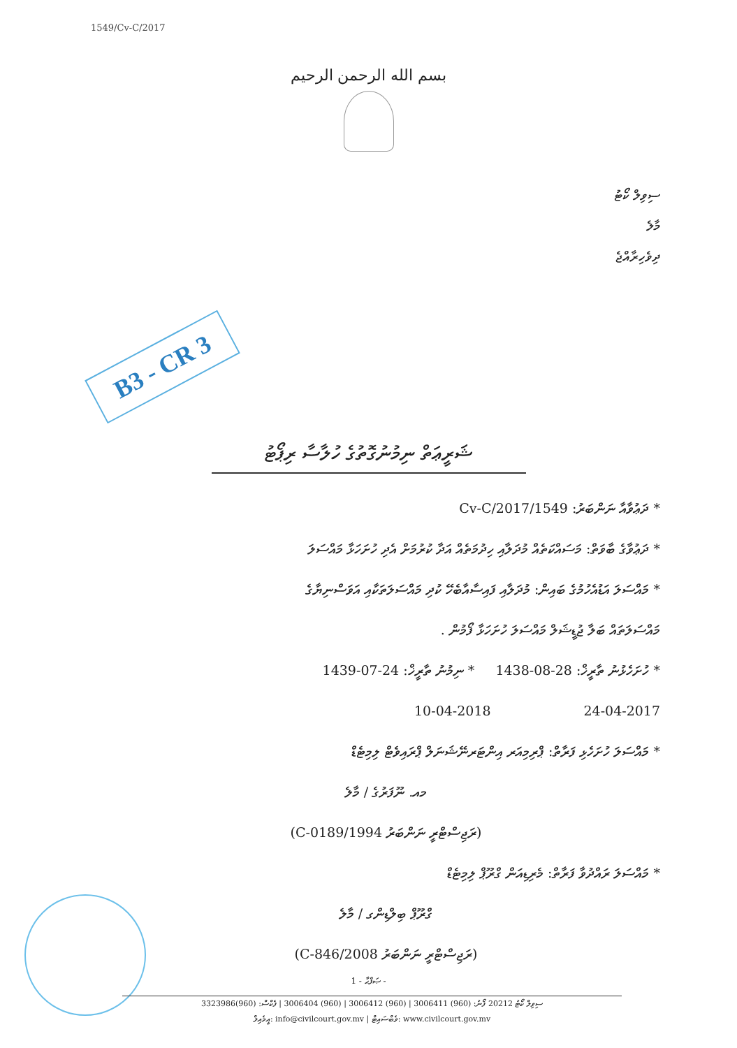1549/Cv-C/2017
بسم الله الرحمن الرحيم
ސިވިލް ކޯޓު
މާލެ
ދިވެހިރާއްޖެ
B3 - CR 3
ޝަރީޢަތް ނިމުނުގޮތުގެ ހުލާސާ ރިޕޯޓު
* ދަޢުވާއާ ނަންބަރު: 1549/Cv-C/2017
* ދަޢުވާގެ ބާވަތް: މަސައްކަތެއް މުދަލާއި ހިދުމަތެއް އަދާ ކުރުމަށް އެދި ހުށަހަޅާ މައްސަލަ
* މައްސަލަ އަޑުއެހުމުގެ ބައިން: މުދަލާއި ފައިސާއާބެހޭ ކުދި މައްސަލަތަކާއި އަވަސްނިޔާގެ
މައްސަލަތައް ބަލާ ޖުޑީޝަލް މައްސަލަ ހުށަހަޅާ ފޯމުން .
* ހުށަހެޅުނު ތާރީޚް: 28-08-1438 * ނިމުނު ތާރީޚް: 24-07-1439
24-04-2017 10-04-2018
* މައްސަލަ ހުށަހެޅި ފަރާތް: ޕްރިމިއަރ އިންޓަރނޭޝަނަލް ޕްރައިވެޓް ލިމިޓެޑް
މއ. ނޫފަރުގެ / މާލެ
(ރަޖިސްޓްރީ ނަންބަރު C-0189/1994)
* މައްސަލަ ރައްދުވާ ފަރާތް: މެރިޑިއަން ގްރޫޕް ލިމިޓެޑް
ގްރޫޕް ބިލްޑިންގ / މާލެ
(ރަޖިސްޓްރީ ނަންބަރު C-846/2008)
ޞަފްޙާ - 1 -
ސިވިލް ކޯޓު 20212 ފޯނު: (960) 3006411 | (960) 3006412 | (960) 3006404 | ފެކްސް: (960)3323986
އީމެއިލް: info@civilcourt.gov.mv | ވެބްސައިޓް: www.civilcourt.gov.mv